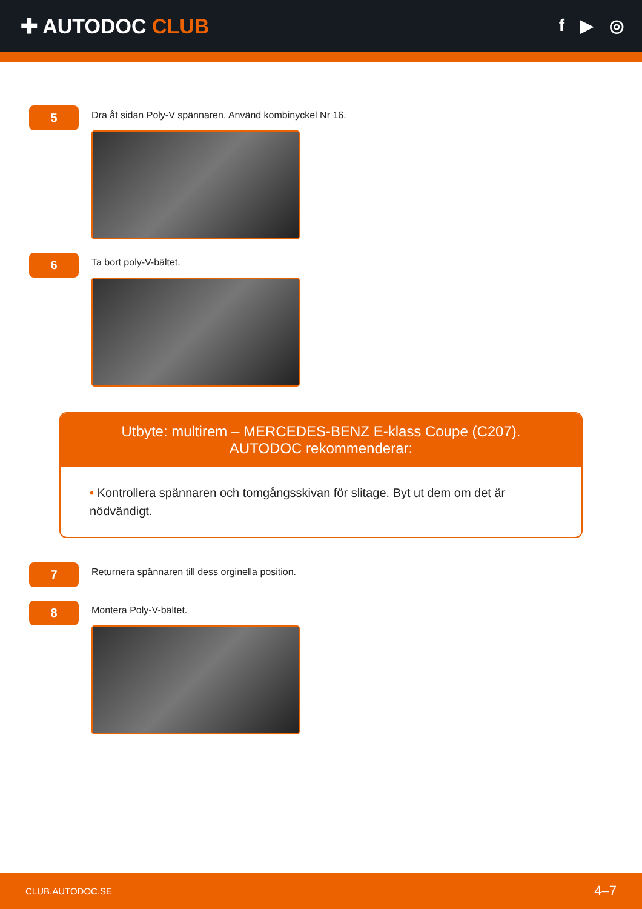✚ AUTODOC CLUB
f ▶ ◎
5
Dra åt sidan Poly-V spännaren. Använd kombinyckel Nr 16.
6
Ta bort poly-V-bältet.
Utbyte: multirem – MERCEDES-BENZ E-klass Coupe (C207). AUTODOC rekommenderar:
• Kontrollera spännaren och tomgångsskivan för slitage. Byt ut dem om det är nödvändigt.
7
Returnera spännaren till dess orginella position.
8
Montera Poly-V-bältet.
CLUB.AUTODOC.SE 4–7